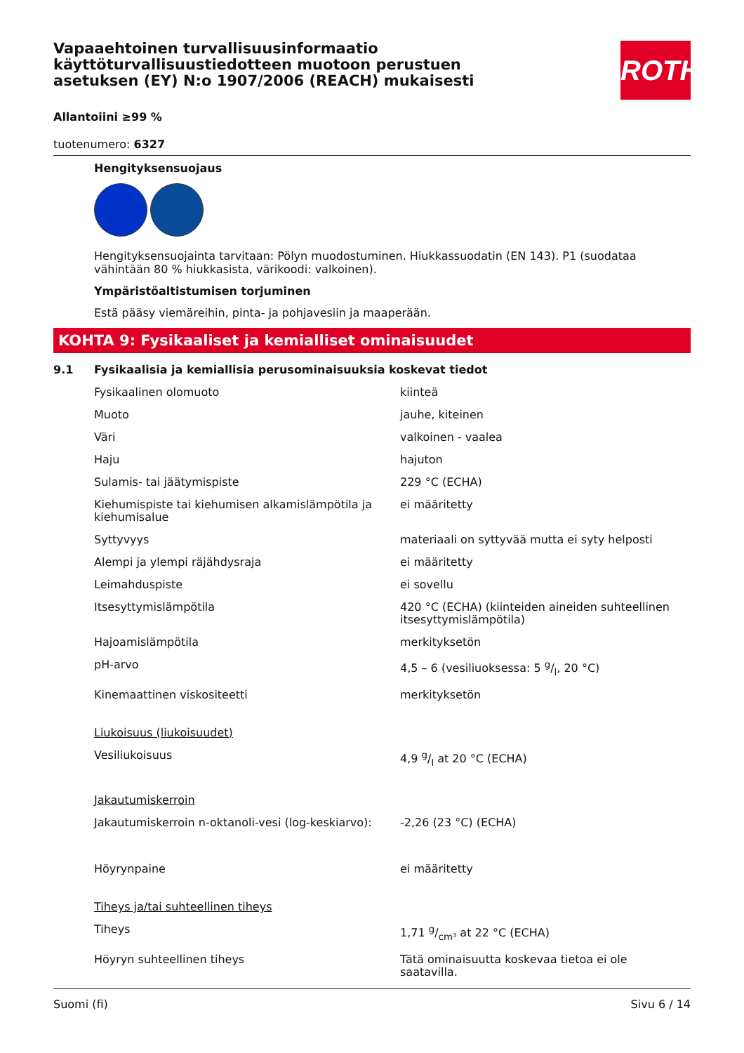Vapaaehtoinen turvallisuusinformaatio käyttöturvallisuustiedotteen muotoon perustuen asetuksen (EY) N:o 1907/2006 (REACH) mukaisesti
ROTH
Allantoiini ≥99 %
tuotenumero: 6327
Hengityksensuojaus
Hengityksensuojainta tarvitaan: Pölyn muodostuminen. Hiukkassuodatin (EN 143). P1 (suodataa vähintään 80 % hiukkasista, värikoodi: valkoinen).
Ympäristöaltistumisen torjuminen
Estä pääsy viemäreihin, pinta- ja pohjavesiin ja maaperään.
KOHTA 9: Fysikaaliset ja kemialliset ominaisuudet
9.1 Fysikaalisia ja kemiallisia perusominaisuuksia koskevat tiedot
| Fysikaalinen olomuoto | kiinteä |
| Muoto | jauhe, kiteinen |
| Väri | valkoinen - vaalea |
| Haju | hajuton |
| Sulamis- tai jäätymispiste | 229 °C (ECHA) |
| Kiehumispiste tai kiehumisen alkamislämpötila ja kiehumisalue | ei määritetty |
| Syttyvyys | materiaali on syttyvää mutta ei syty helposti |
| Alempi ja ylempi räjähdysraja | ei määritetty |
| Leimahduspiste | ei sovellu |
| Itsesyttymislämpötila | 420 °C (ECHA) (kiinteiden aineiden suhteellinen itsesyttymislämpötila) |
| Hajoamislämpötila | merkityksetön |
| pH-arvo | 4,5 – 6 (vesiliuoksessa: 5 g/l, 20 °C) |
| Kinemaattinen viskositeetti | merkityksetön |
| Liukoisuus (liukoisuudet) | |
| Vesiliukoisuus | 4,9 g/l at 20 °C (ECHA) |
| Jakautumiskerroin | |
| Jakautumiskerroin n-oktanoli-vesi (log-keskiarvo): | -2,26 (23 °C) (ECHA) |
| Höyrynpaine | ei määritetty |
| Tiheys ja/tai suhteellinen tiheys | |
| Tiheys | 1,71 g/cm³ at 22 °C (ECHA) |
| Höyryn suhteellinen tiheys | Tätä ominaisuutta koskevaa tietoa ei ole saatavilla. |
Suomi (fi) Sivu 6 / 14